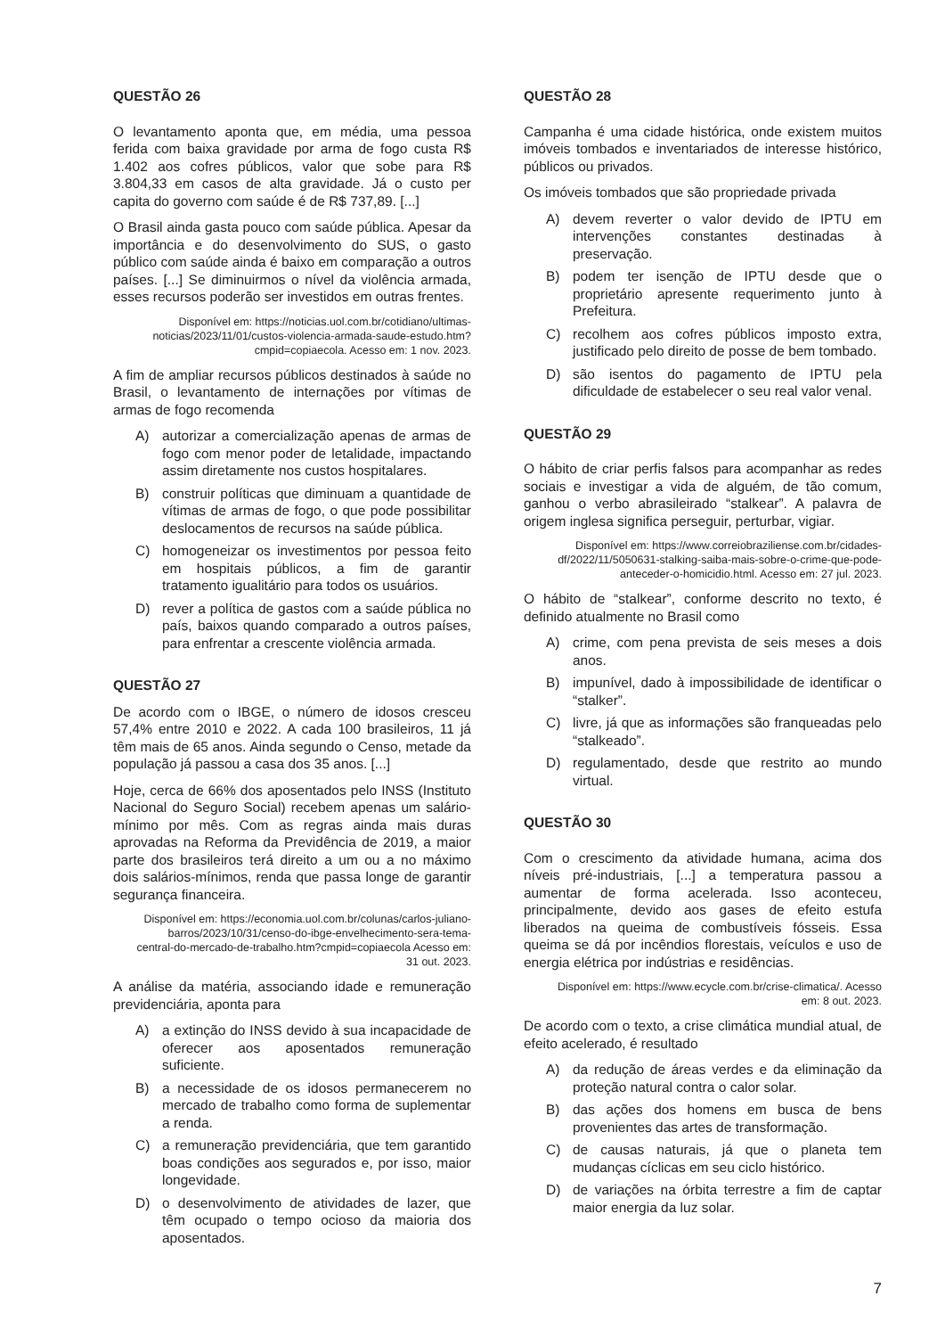QUESTÃO 26
O levantamento aponta que, em média, uma pessoa ferida com baixa gravidade por arma de fogo custa R$ 1.402 aos cofres públicos, valor que sobe para R$ 3.804,33 em casos de alta gravidade. Já o custo per capita do governo com saúde é de R$ 737,89. [...]
O Brasil ainda gasta pouco com saúde pública. Apesar da importância e do desenvolvimento do SUS, o gasto público com saúde ainda é baixo em comparação a outros países. [...] Se diminuirmos o nível da violência armada, esses recursos poderão ser investidos em outras frentes.
Disponível em: https://noticias.uol.com.br/cotidiano/ultimas-noticias/2023/11/01/custos-violencia-armada-saude-estudo.htm?cmpid=copiaecola. Acesso em: 1 nov. 2023.
A fim de ampliar recursos públicos destinados à saúde no Brasil, o levantamento de internações por vítimas de armas de fogo recomenda
A) autorizar a comercialização apenas de armas de fogo com menor poder de letalidade, impactando assim diretamente nos custos hospitalares.
B) construir políticas que diminuam a quantidade de vítimas de armas de fogo, o que pode possibilitar deslocamentos de recursos na saúde pública.
C) homogeneizar os investimentos por pessoa feito em hospitais públicos, a fim de garantir tratamento igualitário para todos os usuários.
D) rever a política de gastos com a saúde pública no país, baixos quando comparado a outros países, para enfrentar a crescente violência armada.
QUESTÃO 27
De acordo com o IBGE, o número de idosos cresceu 57,4% entre 2010 e 2022. A cada 100 brasileiros, 11 já têm mais de 65 anos. Ainda segundo o Censo, metade da população já passou a casa dos 35 anos. [...]
Hoje, cerca de 66% dos aposentados pelo INSS (Instituto Nacional do Seguro Social) recebem apenas um salário-mínimo por mês. Com as regras ainda mais duras aprovadas na Reforma da Previdência de 2019, a maior parte dos brasileiros terá direito a um ou a no máximo dois salários-mínimos, renda que passa longe de garantir segurança financeira.
Disponível em: https://economia.uol.com.br/colunas/carlos-juliano-barros/2023/10/31/censo-do-ibge-envelhecimento-sera-tema-central-do-mercado-de-trabalho.htm?cmpid=copiaecola Acesso em: 31 out. 2023.
A análise da matéria, associando idade e remuneração previdenciária, aponta para
A) a extinção do INSS devido à sua incapacidade de oferecer aos aposentados remuneração suficiente.
B) a necessidade de os idosos permanecerem no mercado de trabalho como forma de suplementar a renda.
C) a remuneração previdenciária, que tem garantido boas condições aos segurados e, por isso, maior longevidade.
D) o desenvolvimento de atividades de lazer, que têm ocupado o tempo ocioso da maioria dos aposentados.
QUESTÃO 28
Campanha é uma cidade histórica, onde existem muitos imóveis tombados e inventariados de interesse histórico, públicos ou privados.
Os imóveis tombados que são propriedade privada
A) devem reverter o valor devido de IPTU em intervenções constantes destinadas à preservação.
B) podem ter isenção de IPTU desde que o proprietário apresente requerimento junto à Prefeitura.
C) recolhem aos cofres públicos imposto extra, justificado pelo direito de posse de bem tombado.
D) são isentos do pagamento de IPTU pela dificuldade de estabelecer o seu real valor venal.
QUESTÃO 29
O hábito de criar perfis falsos para acompanhar as redes sociais e investigar a vida de alguém, de tão comum, ganhou o verbo abrasileirado “stalkear”. A palavra de origem inglesa significa perseguir, perturbar, vigiar.
Disponível em: https://www.correiobraziliense.com.br/cidades-df/2022/11/5050631-stalking-saiba-mais-sobre-o-crime-que-pode-anteceder-o-homicidio.html. Acesso em: 27 jul. 2023.
O hábito de “stalkear”, conforme descrito no texto, é definido atualmente no Brasil como
A) crime, com pena prevista de seis meses a dois anos.
B) impunível, dado à impossibilidade de identificar o “stalker”.
C) livre, já que as informações são franqueadas pelo “stalkeado”.
D) regulamentado, desde que restrito ao mundo virtual.
QUESTÃO 30
Com o crescimento da atividade humana, acima dos níveis pré-industriais, [...] a temperatura passou a aumentar de forma acelerada. Isso aconteceu, principalmente, devido aos gases de efeito estufa liberados na queima de combustíveis fósseis. Essa queima se dá por incêndios florestais, veículos e uso de energia elétrica por indústrias e residências.
Disponível em: https://www.ecycle.com.br/crise-climatica/. Acesso em: 8 out. 2023.
De acordo com o texto, a crise climática mundial atual, de efeito acelerado, é resultado
A) da redução de áreas verdes e da eliminação da proteção natural contra o calor solar.
B) das ações dos homens em busca de bens provenientes das artes de transformação.
C) de causas naturais, já que o planeta tem mudanças cíclicas em seu ciclo histórico.
D) de variações na órbita terrestre a fim de captar maior energia da luz solar.
7